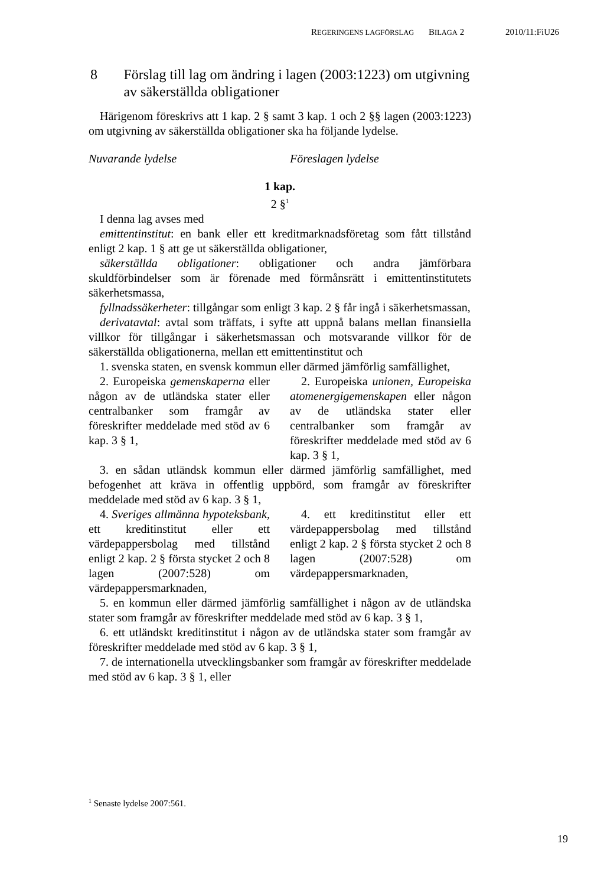REGERINGENS LAGFÖRSLAG BILAGA 2 2010/11:FiU26
8 Förslag till lag om ändring i lagen (2003:1223) om utgivning av säkerställda obligationer
Härigenom föreskrivs att 1 kap. 2 § samt 3 kap. 1 och 2 §§ lagen (2003:1223) om utgivning av säkerställda obligationer ska ha följande lydelse.
Nuvarande lydelse Föreslagen lydelse
1 kap.
2 §<sup>1</sup>
I denna lag avses med
emittentinstitut: en bank eller ett kreditmarknadsföretag som fått tillstånd enligt 2 kap. 1 § att ge ut säkerställda obligationer,
säkerställda obligationer: obligationer och andra jämförbara skuldförbindelser som är förenade med förmånsrätt i emittentinstitutets säkerhetsmassa,
fyllnadssäkerheter: tillgångar som enligt 3 kap. 2 § får ingå i säkerhetsmassan,
derivatavtal: avtal som träffats, i syfte att uppnå balans mellan finansiella villkor för tillgångar i säkerhetsmassan och motsvarande villkor för de säkerställda obligationerna, mellan ett emittentinstitut och
1. svenska staten, en svensk kommun eller därmed jämförlig samfällighet,
2. Europeiska gemenskaperna eller någon av de utländska stater eller centralbanker som framgår av föreskrifter meddelade med stöd av 6 kap. 3 § 1,
2. Europeiska unionen, Europeiska atomenergigemenskapen eller någon av de utländska stater eller centralbanker som framgår av föreskrifter meddelade med stöd av 6 kap. 3 § 1,
3. en sådan utländsk kommun eller därmed jämförlig samfällighet, med befogenhet att kräva in offentlig uppbörd, som framgår av föreskrifter meddelade med stöd av 6 kap. 3 § 1,
4. Sveriges allmänna hypoteksbank, ett kreditinstitut eller ett värdepappersbolag med tillstånd enligt 2 kap. 2 § första stycket 2 och 8 lagen (2007:528) om värdepappersmarknaden,
4. ett kreditinstitut eller ett värdepappersbolag med tillstånd enligt 2 kap. 2 § första stycket 2 och 8 lagen (2007:528) om värdepappersmarknaden,
5. en kommun eller därmed jämförlig samfällighet i någon av de utländska stater som framgår av föreskrifter meddelade med stöd av 6 kap. 3 § 1,
6. ett utländskt kreditinstitut i någon av de utländska stater som framgår av föreskrifter meddelade med stöd av 6 kap. 3 § 1,
7. de internationella utvecklingsbanker som framgår av föreskrifter meddelade med stöd av 6 kap. 3 § 1, eller
<sup>1</sup> Senaste lydelse 2007:561.
19